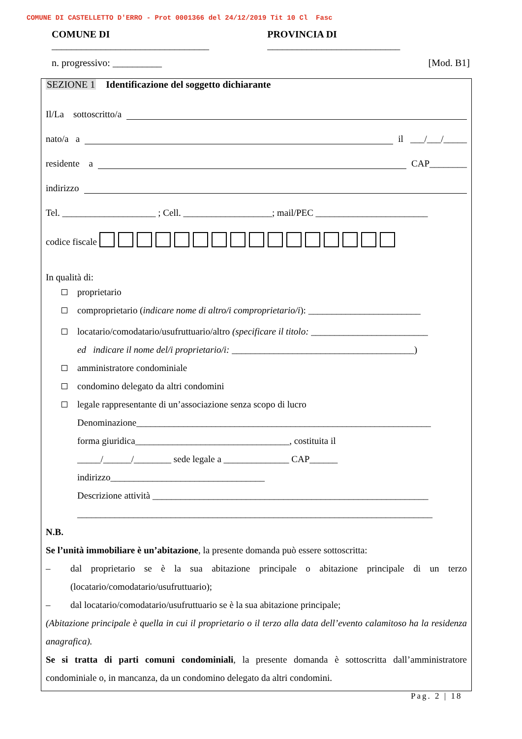COMUNE DI CASTELLETTO D'ERRO - Prot 0001366 del 24/12/2019 Tit 10 Cl Fasc
COMUNE DI ________________________________ PROVINCIA DI ___________________________
n. progressivo: __________ [Mod. B1]
SEZIONE 1 Identificazione del soggetto dichiarante
Il/La sottoscritto/a
nato/a a il ___/___/_____
residente a CAP________
indirizzo
Tel. ____________________ ; Cell. ___________________; mail/PEC ________________________
codice fiscale
In qualità di:
proprietario
comproprietario (indicare nome di altro/i comproprietario/i): ________________________
locatario/comodatario/usufruttuario/altro (specificare il titolo: _________________________
ed indicare il nome del/i proprietario/i: _______________________________________)
amministratore condominiale
condomino delegato da altri condomini
legale rappresentante di un’associazione senza scopo di lucro
Denominazione_______________________________________________________________
forma giuridica_________________________________, costituita il
_____/______/________ sede legale a ______________ CAP______
indirizzo_________________________________
Descrizione attività ___________________________________________________________
____________________________________________________________________________
N.B.
Se l’unità immobiliare è un’abitazione, la presente domanda può essere sottoscritta:
– dal proprietario se è la sua abitazione principale o abitazione principale di un terzo (locatario/comodatario/usufruttuario);
– dal locatario/comodatario/usufruttuario se è la sua abitazione principale;
(Abitazione principale è quella in cui il proprietario o il terzo alla data dell’evento calamitoso ha la residenza anagrafica).
Se si tratta di parti comuni condominiali, la presente domanda è sottoscritta dall’amministratore condominiale o, in mancanza, da un condomino delegato da altri condomini.
Pag. 2 | 18